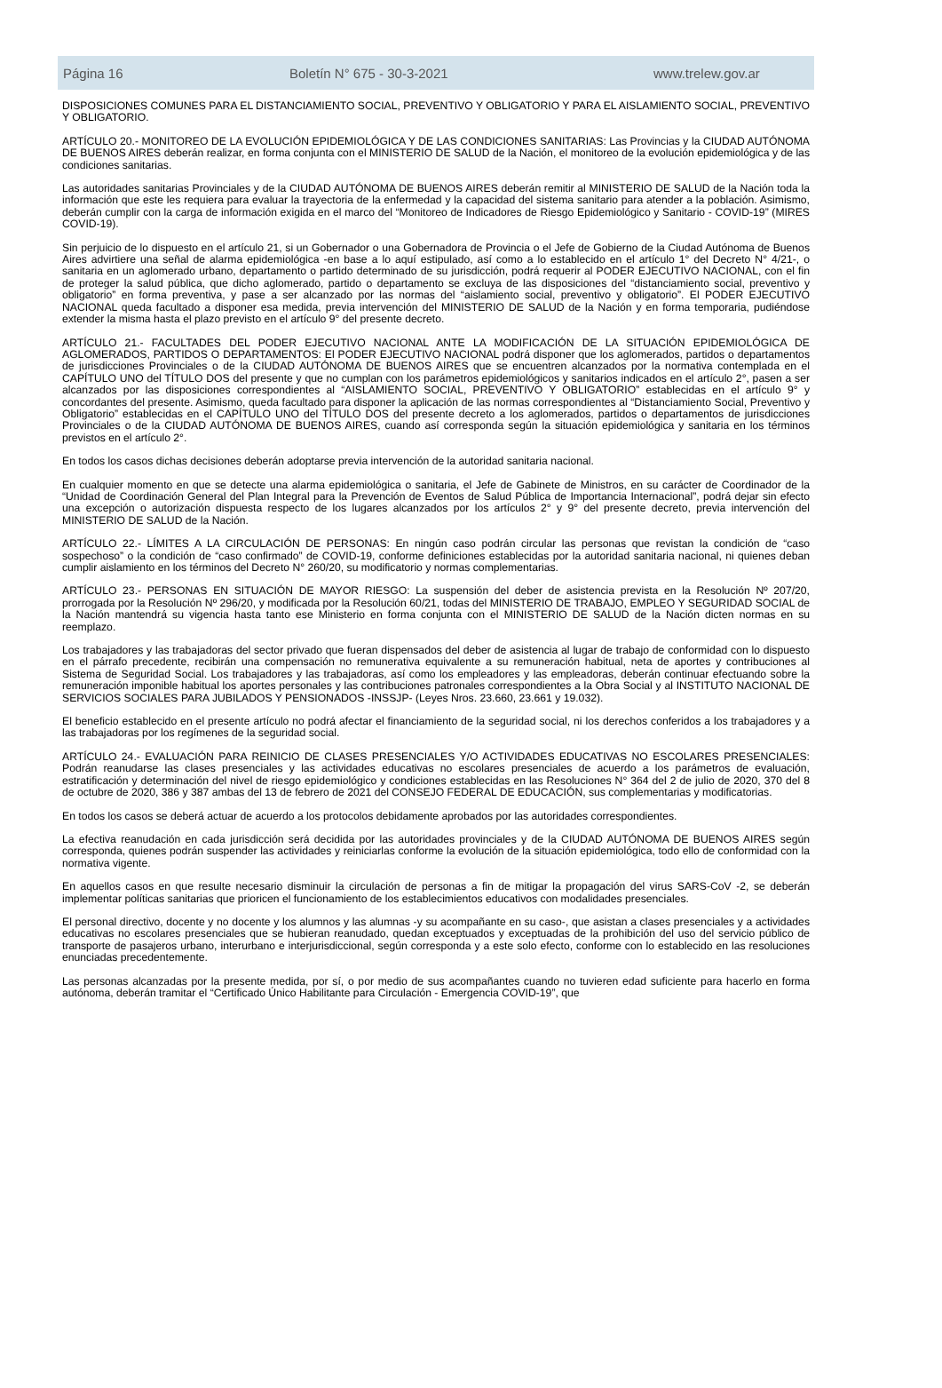Página 16 Boletín N° 675 - 30-3-2021 www.trelew.gov.ar
DISPOSICIONES COMUNES PARA EL DISTANCIAMIENTO SOCIAL, PREVENTIVO Y OBLIGATORIO Y PARA EL AISLAMIENTO SOCIAL, PREVENTIVO Y OBLIGATORIO.
ARTÍCULO 20.- MONITOREO DE LA EVOLUCIÓN EPIDEMIOLÓGICA Y DE LAS CONDICIONES SANITARIAS: Las Provincias y la CIUDAD AUTÓNOMA DE BUENOS AIRES deberán realizar, en forma conjunta con el MINISTERIO DE SALUD de la Nación, el monitoreo de la evolución epidemiológica y de las condiciones sanitarias.
Las autoridades sanitarias Provinciales y de la CIUDAD AUTÓNOMA DE BUENOS AIRES deberán remitir al MINISTERIO DE SALUD de la Nación toda la información que este les requiera para evaluar la trayectoria de la enfermedad y la capacidad del sistema sanitario para atender a la población. Asimismo, deberán cumplir con la carga de información exigida en el marco del “Monitoreo de Indicadores de Riesgo Epidemiológico y Sanitario - COVID-19” (MIRES COVID-19).
Sin perjuicio de lo dispuesto en el artículo 21, si un Gobernador o una Gobernadora de Provincia o el Jefe de Gobierno de la Ciudad Autónoma de Buenos Aires advirtiere una señal de alarma epidemiológica -en base a lo aquí estipulado, así como a lo establecido en el artículo 1° del Decreto N° 4/21-, o sanitaria en un aglomerado urbano, departamento o partido determinado de su jurisdicción, podrá requerir al PODER EJECUTIVO NACIONAL, con el fin de proteger la salud pública, que dicho aglomerado, partido o departamento se excluya de las disposiciones del “distanciamiento social, preventivo y obligatorio” en forma preventiva, y pase a ser alcanzado por las normas del “aislamiento social, preventivo y obligatorio”. El PODER EJECUTIVO NACIONAL queda facultado a disponer esa medida, previa intervención del MINISTERIO DE SALUD de la Nación y en forma temporaria, pudiéndose extender la misma hasta el plazo previsto en el artículo 9° del presente decreto.
ARTÍCULO 21.- FACULTADES DEL PODER EJECUTIVO NACIONAL ANTE LA MODIFICACIÓN DE LA SITUACIÓN EPIDEMIOLÓGICA DE AGLOMERADOS, PARTIDOS O DEPARTAMENTOS: El PODER EJECUTIVO NACIONAL podrá disponer que los aglomerados, partidos o departamentos de jurisdicciones Provinciales o de la CIUDAD AUTÓNOMA DE BUENOS AIRES que se encuentren alcanzados por la normativa contemplada en el CAPÍTULO UNO del TÍTULO DOS del presente y que no cumplan con los parámetros epidemiológicos y sanitarios indicados en el artículo 2°, pasen a ser alcanzados por las disposiciones correspondientes al “AISLAMIENTO SOCIAL, PREVENTIVO Y OBLIGATORIO” establecidas en el artículo 9° y concordantes del presente. Asimismo, queda facultado para disponer la aplicación de las normas correspondientes al “Distanciamiento Social, Preventivo y Obligatorio” establecidas en el CAPÍTULO UNO del TÍTULO DOS del presente decreto a los aglomerados, partidos o departamentos de jurisdicciones Provinciales o de la CIUDAD AUTÓNOMA DE BUENOS AIRES, cuando así corresponda según la situación epidemiológica y sanitaria en los términos previstos en el artículo 2°.
En todos los casos dichas decisiones deberán adoptarse previa intervención de la autoridad sanitaria nacional.
En cualquier momento en que se detecte una alarma epidemiológica o sanitaria, el Jefe de Gabinete de Ministros, en su carácter de Coordinador de la “Unidad de Coordinación General del Plan Integral para la Prevención de Eventos de Salud Pública de Importancia Internacional”, podrá dejar sin efecto una excepción o autorización dispuesta respecto de los lugares alcanzados por los artículos 2° y 9° del presente decreto, previa intervención del MINISTERIO DE SALUD de la Nación.
ARTÍCULO 22.- LÍMITES A LA CIRCULACIÓN DE PERSONAS: En ningún caso podrán circular las personas que revistan la condición de “caso sospechoso” o la condición de “caso confirmado” de COVID-19, conforme definiciones establecidas por la autoridad sanitaria nacional, ni quienes deban cumplir aislamiento en los términos del Decreto N° 260/20, su modificatorio y normas complementarias.
ARTÍCULO 23.- PERSONAS EN SITUACIÓN DE MAYOR RIESGO: La suspensión del deber de asistencia prevista en la Resolución Nº 207/20, prorrogada por la Resolución Nº 296/20, y modificada por la Resolución 60/21, todas del MINISTERIO DE TRABAJO, EMPLEO Y SEGURIDAD SOCIAL de la Nación mantendrá su vigencia hasta tanto ese Ministerio en forma conjunta con el MINISTERIO DE SALUD de la Nación dicten normas en su reemplazo.
Los trabajadores y las trabajadoras del sector privado que fueran dispensados del deber de asistencia al lugar de trabajo de conformidad con lo dispuesto en el párrafo precedente, recibirán una compensación no remunerativa equivalente a su remuneración habitual, neta de aportes y contribuciones al Sistema de Seguridad Social. Los trabajadores y las trabajadoras, así como los empleadores y las empleadoras, deberán continuar efectuando sobre la remuneración imponible habitual los aportes personales y las contribuciones patronales correspondientes a la Obra Social y al INSTITUTO NACIONAL DE SERVICIOS SOCIALES PARA JUBILADOS Y PENSIONADOS -INSSJP- (Leyes Nros. 23.660, 23.661 y 19.032).
El beneficio establecido en el presente artículo no podrá afectar el financiamiento de la seguridad social, ni los derechos conferidos a los trabajadores y a las trabajadoras por los regímenes de la seguridad social.
ARTÍCULO 24.- EVALUACIÓN PARA REINICIO DE CLASES PRESENCIALES Y/O ACTIVIDADES EDUCATIVAS NO ESCOLARES PRESENCIALES: Podrán reanudarse las clases presenciales y las actividades educativas no escolares presenciales de acuerdo a los parámetros de evaluación, estratificación y determinación del nivel de riesgo epidemiológico y condiciones establecidas en las Resoluciones N° 364 del 2 de julio de 2020, 370 del 8 de octubre de 2020, 386 y 387 ambas del 13 de febrero de 2021 del CONSEJO FEDERAL DE EDUCACIÓN, sus complementarias y modificatorias.
En todos los casos se deberá actuar de acuerdo a los protocolos debidamente aprobados por las autoridades correspondientes.
La efectiva reanudación en cada jurisdicción será decidida por las autoridades provinciales y de la CIUDAD AUTÓNOMA DE BUENOS AIRES según corresponda, quienes podrán suspender las actividades y reiniciarlas conforme la evolución de la situación epidemiológica, todo ello de conformidad con la normativa vigente.
En aquellos casos en que resulte necesario disminuir la circulación de personas a fin de mitigar la propagación del virus SARS-CoV -2, se deberán implementar políticas sanitarias que prioricen el funcionamiento de los establecimientos educativos con modalidades presenciales.
El personal directivo, docente y no docente y los alumnos y las alumnas -y su acompañante en su caso-, que asistan a clases presenciales y a actividades educativas no escolares presenciales que se hubieran reanudado, quedan exceptuados y exceptuadas de la prohibición del uso del servicio público de transporte de pasajeros urbano, interurbano e interjurisdiccional, según corresponda y a este solo efecto, conforme con lo establecido en las resoluciones enunciadas precedentemente.
Las personas alcanzadas por la presente medida, por sí, o por medio de sus acompañantes cuando no tuvieren edad suficiente para hacerlo en forma autónoma, deberán tramitar el “Certificado Único Habilitante para Circulación - Emergencia COVID-19”, que